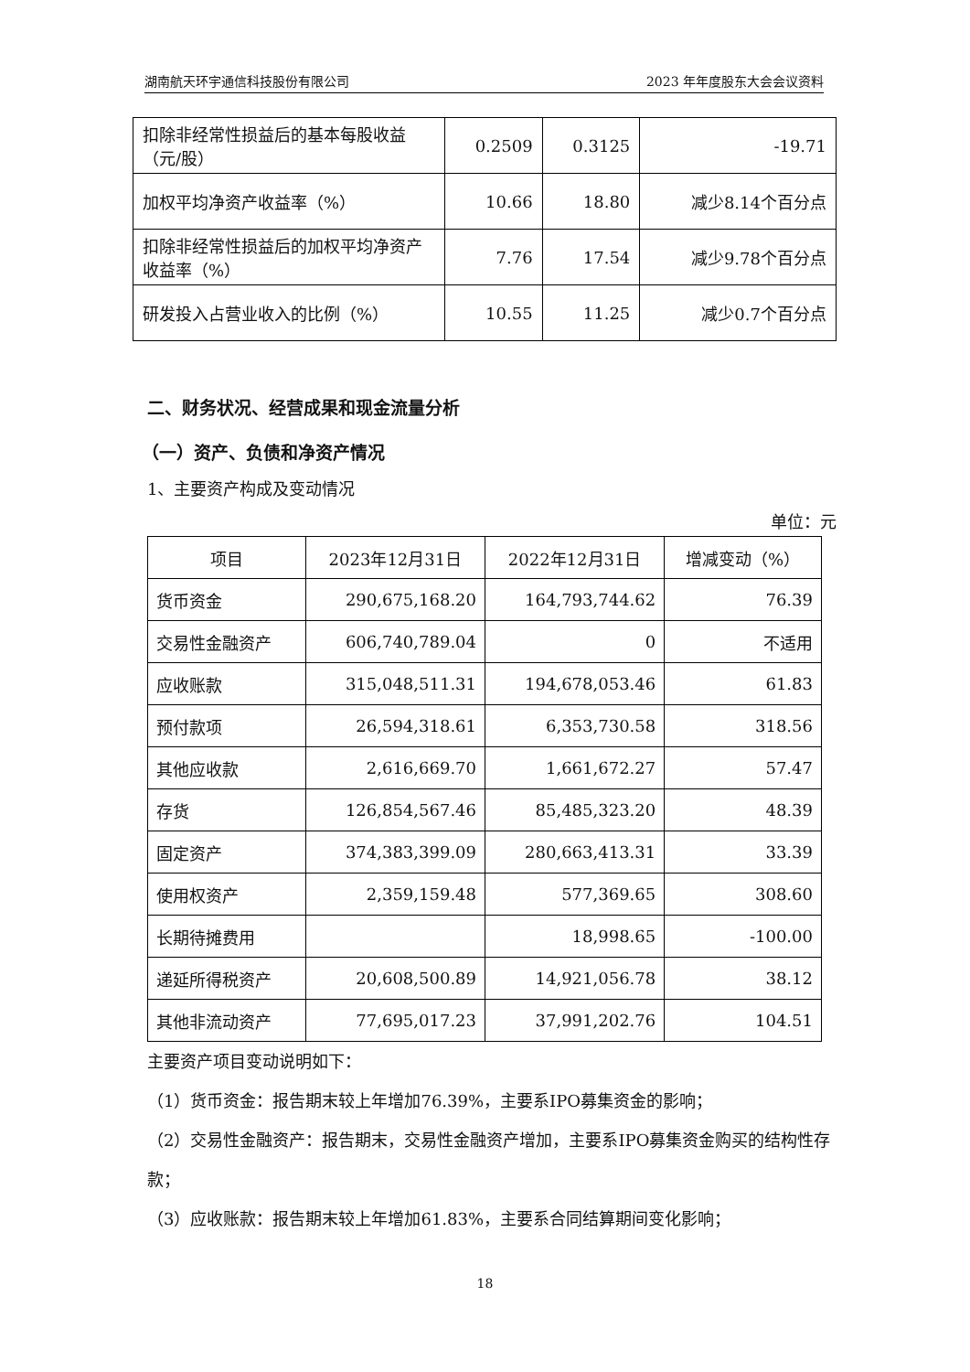湖南航天环宇通信科技股份有限公司 2023 年年度股东大会会议资料
| 扣除非经常性损益后的基本每股收益（元/股） | 0.2509 | 0.3125 | -19.71 |
| 加权平均净资产收益率（%） | 10.66 | 18.80 | 减少8.14个百分点 |
| 扣除非经常性损益后的加权平均净资产收益率（%） | 7.76 | 17.54 | 减少9.78个百分点 |
| 研发投入占营业收入的比例（%） | 10.55 | 11.25 | 减少0.7个百分点 |
二、财务状况、经营成果和现金流量分析
（一）资产、负债和净资产情况
1、主要资产构成及变动情况
单位：元
| 项目 | 2023年12月31日 | 2022年12月31日 | 增减变动（%） |
| --- | --- | --- | --- |
| 货币资金 | 290,675,168.20 | 164,793,744.62 | 76.39 |
| 交易性金融资产 | 606,740,789.04 | 0 | 不适用 |
| 应收账款 | 315,048,511.31 | 194,678,053.46 | 61.83 |
| 预付款项 | 26,594,318.61 | 6,353,730.58 | 318.56 |
| 其他应收款 | 2,616,669.70 | 1,661,672.27 | 57.47 |
| 存货 | 126,854,567.46 | 85,485,323.20 | 48.39 |
| 固定资产 | 374,383,399.09 | 280,663,413.31 | 33.39 |
| 使用权资产 | 2,359,159.48 | 577,369.65 | 308.60 |
| 长期待摊费用 | | 18,998.65 | -100.00 |
| 递延所得税资产 | 20,608,500.89 | 14,921,056.78 | 38.12 |
| 其他非流动资产 | 77,695,017.23 | 37,991,202.76 | 104.51 |
主要资产项目变动说明如下：
（1）货币资金：报告期末较上年增加76.39%，主要系IPO募集资金的影响；
（2）交易性金融资产：报告期末，交易性金融资产增加，主要系IPO募集资金购买的结构性存款；
（3）应收账款：报告期末较上年增加61.83%，主要系合同结算期间变化影响；
18